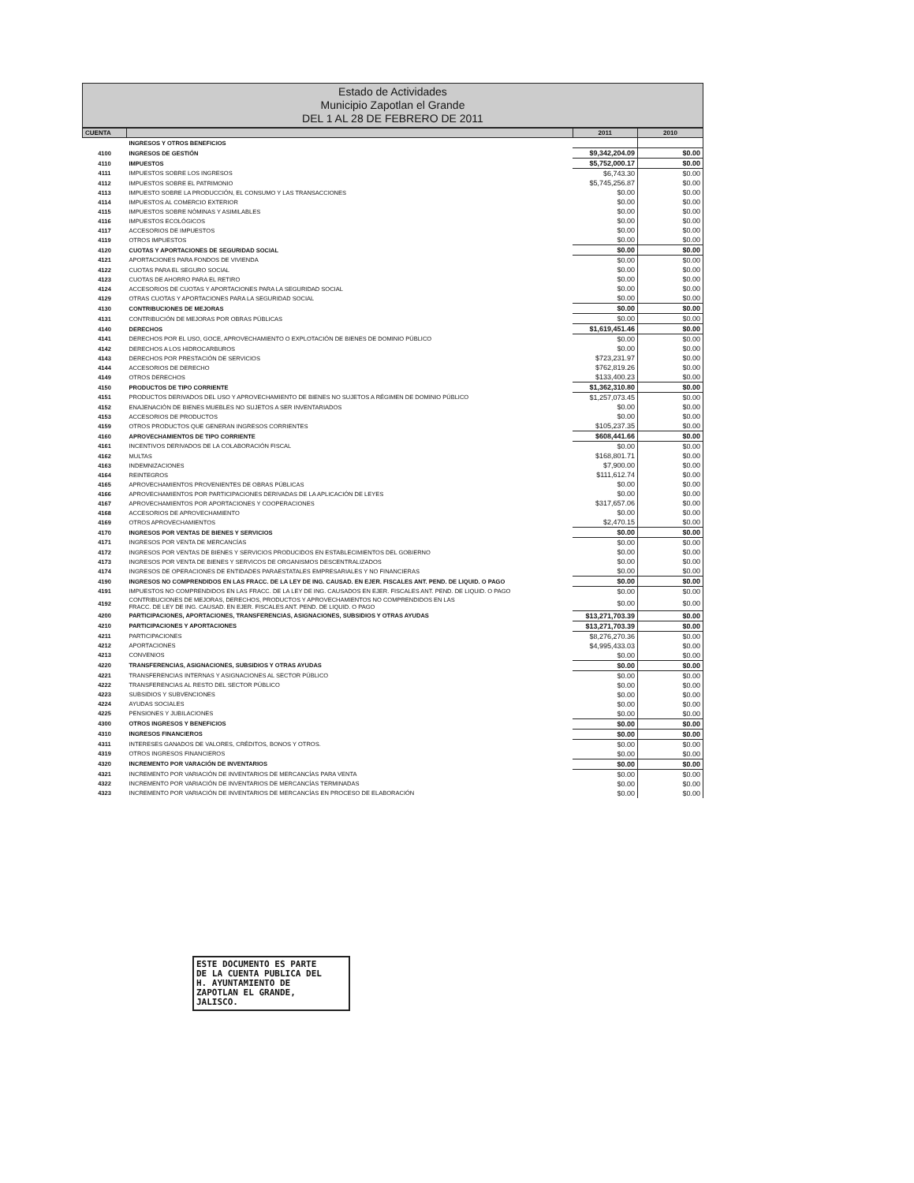Estado de Actividades
Municipio Zapotlan el Grande
DEL 1 AL 28 DE FEBRERO DE 2011
| CUENTA | | 2011 | 2010 |
| --- | --- | --- | --- |
| | INGRESOS Y OTROS BENEFICIOS | | |
| 4100 | INGRESOS DE GESTIÓN | $9,342,204.09 | $0.00 |
| 4110 | IMPUESTOS | $5,752,000.17 | $0.00 |
| 4111 | IMPUESTOS SOBRE LOS INGRESOS | $6,743.30 | $0.00 |
| 4112 | IMPUESTOS SOBRE EL PATRIMONIO | $5,745,256.87 | $0.00 |
| 4113 | IMPUESTO SOBRE LA PRODUCCIÓN, EL CONSUMO Y LAS TRANSACCIONES | $0.00 | $0.00 |
| 4114 | IMPUESTOS AL COMERCIO EXTERIOR | $0.00 | $0.00 |
| 4115 | IMPUESTOS SOBRE NÓMINAS Y ASIMILABLES | $0.00 | $0.00 |
| 4116 | IMPUESTOS ECOLÓGICOS | $0.00 | $0.00 |
| 4117 | ACCESORIOS DE IMPUESTOS | $0.00 | $0.00 |
| 4119 | OTROS IMPUESTOS | $0.00 | $0.00 |
| 4120 | CUOTAS Y APORTACIONES DE SEGURIDAD SOCIAL | $0.00 | $0.00 |
| 4121 | APORTACIONES PARA FONDOS DE VIVIENDA | $0.00 | $0.00 |
| 4122 | CUOTAS PARA EL SEGURO SOCIAL | $0.00 | $0.00 |
| 4123 | CUOTAS DE AHORRO PARA EL RETIRO | $0.00 | $0.00 |
| 4124 | ACCESORIOS DE CUOTAS Y APORTACIONES PARA LA SEGURIDAD SOCIAL | $0.00 | $0.00 |
| 4129 | OTRAS CUOTAS Y APORTACIONES PARA LA SEGURIDAD SOCIAL | $0.00 | $0.00 |
| 4130 | CONTRIBUCIONES DE MEJORAS | $0.00 | $0.00 |
| 4131 | CONTRIBUCIÓN DE MEJORAS POR OBRAS PÚBLICAS | $0.00 | $0.00 |
| 4140 | DERECHOS | $1,619,451.46 | $0.00 |
| 4141 | DERECHOS POR EL USO, GOCE, APROVECHAMIENTO O EXPLOTACIÓN DE BIENES DE DOMINIO PÚBLICO | $0.00 | $0.00 |
| 4142 | DERECHOS A LOS HIDROCARBUROS | $0.00 | $0.00 |
| 4143 | DERECHOS POR PRESTACIÓN DE SERVICIOS | $723,231.97 | $0.00 |
| 4144 | ACCESORIOS DE DERECHO | $762,819.26 | $0.00 |
| 4149 | OTROS DERECHOS | $133,400.23 | $0.00 |
| 4150 | PRODUCTOS DE TIPO CORRIENTE | $1,362,310.80 | $0.00 |
| 4151 | PRODUCTOS DERIVADOS DEL USO Y APROVECHAMIENTO DE BIENES NO SUJETOS A RÉGIMEN DE DOMINIO PÚBLICO | $1,257,073.45 | $0.00 |
| 4152 | ENAJENACIÓN DE BIENES MUEBLES NO SUJETOS A SER INVENTARIADOS | $0.00 | $0.00 |
| 4153 | ACCESORIOS DE PRODUCTOS | $0.00 | $0.00 |
| 4159 | OTROS PRODUCTOS QUE GENERAN INGRESOS CORRIENTES | $105,237.35 | $0.00 |
| 4160 | APROVECHAMIENTOS DE TIPO CORRIENTE | $608,441.66 | $0.00 |
| 4161 | INCENTIVOS DERIVADOS DE LA COLABORACIÓN FISCAL | $0.00 | $0.00 |
| 4162 | MULTAS | $168,801.71 | $0.00 |
| 4163 | INDEMNIZACIONES | $7,900.00 | $0.00 |
| 4164 | REINTEGROS | $111,612.74 | $0.00 |
| 4165 | APROVECHAMIENTOS PROVENIENTES DE OBRAS PÚBLICAS | $0.00 | $0.00 |
| 4166 | APROVECHAMIENTOS POR PARTICIPACIONES DERIVADAS DE LA APLICACIÓN DE LEYES | $0.00 | $0.00 |
| 4167 | APROVECHAMIENTOS POR APORTACIONES Y COOPERACIONES | $317,657.06 | $0.00 |
| 4168 | ACCESORIOS DE APROVECHAMIENTO | $0.00 | $0.00 |
| 4169 | OTROS APROVECHAMIENTOS | $2,470.15 | $0.00 |
| 4170 | INGRESOS POR VENTAS DE BIENES Y SERVICIOS | $0.00 | $0.00 |
| 4171 | INGRESOS POR VENTA DE MERCANCÍAS | $0.00 | $0.00 |
| 4172 | INGRESOS POR VENTAS DE BIENES Y SERVICIOS PRODUCIDOS EN ESTABLECIMIENTOS DEL GOBIERNO | $0.00 | $0.00 |
| 4173 | INGRESOS POR VENTA DE BIENES Y SERVICOS DE ORGANISMOS DESCENTRALIZADOS | $0.00 | $0.00 |
| 4174 | INGRESOS DE OPERACIONES DE ENTIDADES PARAESTATALES EMPRESARIALES Y NO FINANCIERAS | $0.00 | $0.00 |
| 4190 | INGRESOS NO COMPRENDIDOS EN LAS FRACC. DE LA LEY DE ING. CAUSAD. EN EJER. FISCALES ANT. PEND. DE LIQUID. O PAGO | $0.00 | $0.00 |
| 4191 | IMPUESTOS NO COMPRENDIDOS EN LAS FRACC. DE LA LEY DE ING. CAUSADOS EN EJER. FISCALES ANT. PEND. DE LIQUID. O PAGO | $0.00 | $0.00 |
| 4192 | CONTRIBUCIONES DE MEJORAS, DERECHOS, PRODUCTOS Y APROVECHAMIENTOS NO COMPRENDIDOS EN LAS FRACC. DE LEY DE ING. CAUSAD. EN EJER. FISCALES ANT. PEND. DE LIQUID. O PAGO | $0.00 | $0.00 |
| 4200 | PARTICIPACIONES, APORTACIONES, TRANSFERENCIAS, ASIGNACIONES, SUBSIDIOS Y OTRAS AYUDAS | $13,271,703.39 | $0.00 |
| 4210 | PARTICIPACIONES Y APORTACIONES | $13,271,703.39 | $0.00 |
| 4211 | PARTICIPACIONES | $8,276,270.36 | $0.00 |
| 4212 | APORTACIONES | $4,995,433.03 | $0.00 |
| 4213 | CONVENIOS | $0.00 | $0.00 |
| 4220 | TRANSFERENCIAS, ASIGNACIONES, SUBSIDIOS Y OTRAS AYUDAS | $0.00 | $0.00 |
| 4221 | TRANSFERENCIAS INTERNAS Y ASIGNACIONES AL SECTOR PÚBLICO | $0.00 | $0.00 |
| 4222 | TRANSFERENCIAS AL RESTO DEL SECTOR PÚBLICO | $0.00 | $0.00 |
| 4223 | SUBSIDIOS Y SUBVENCIONES | $0.00 | $0.00 |
| 4224 | AYUDAS SOCIALES | $0.00 | $0.00 |
| 4225 | PENSIONES Y JUBILACIONES | $0.00 | $0.00 |
| 4300 | OTROS INGRESOS Y BENEFICIOS | $0.00 | $0.00 |
| 4310 | INGRESOS FINANCIEROS | $0.00 | $0.00 |
| 4311 | INTERESES GANADOS DE VALORES, CRÉDITOS, BONOS Y OTROS. | $0.00 | $0.00 |
| 4319 | OTROS INGRESOS FINANCIEROS | $0.00 | $0.00 |
| 4320 | INCREMENTO POR VARACIÓN DE INVENTARIOS | $0.00 | $0.00 |
| 4321 | INCREMENTO POR VARIACIÓN DE INVENTARIOS DE MERCANCÍAS PARA VENTA | $0.00 | $0.00 |
| 4322 | INCREMENTO POR VARIACIÓN DE INVENTARIOS DE MERCANCÍAS TERMINADAS | $0.00 | $0.00 |
| 4323 | INCREMENTO POR VARIACIÓN DE INVENTARIOS DE MERCANCÍAS EN PROCESO DE ELABORACIÓN | $0.00 | $0.00 |
ESTE DOCUMENTO ES PARTE
DE LA CUENTA PUBLICA DEL
H. AYUNTAMIENTO DE
ZAPOTLAN EL GRANDE,
JALISCO.